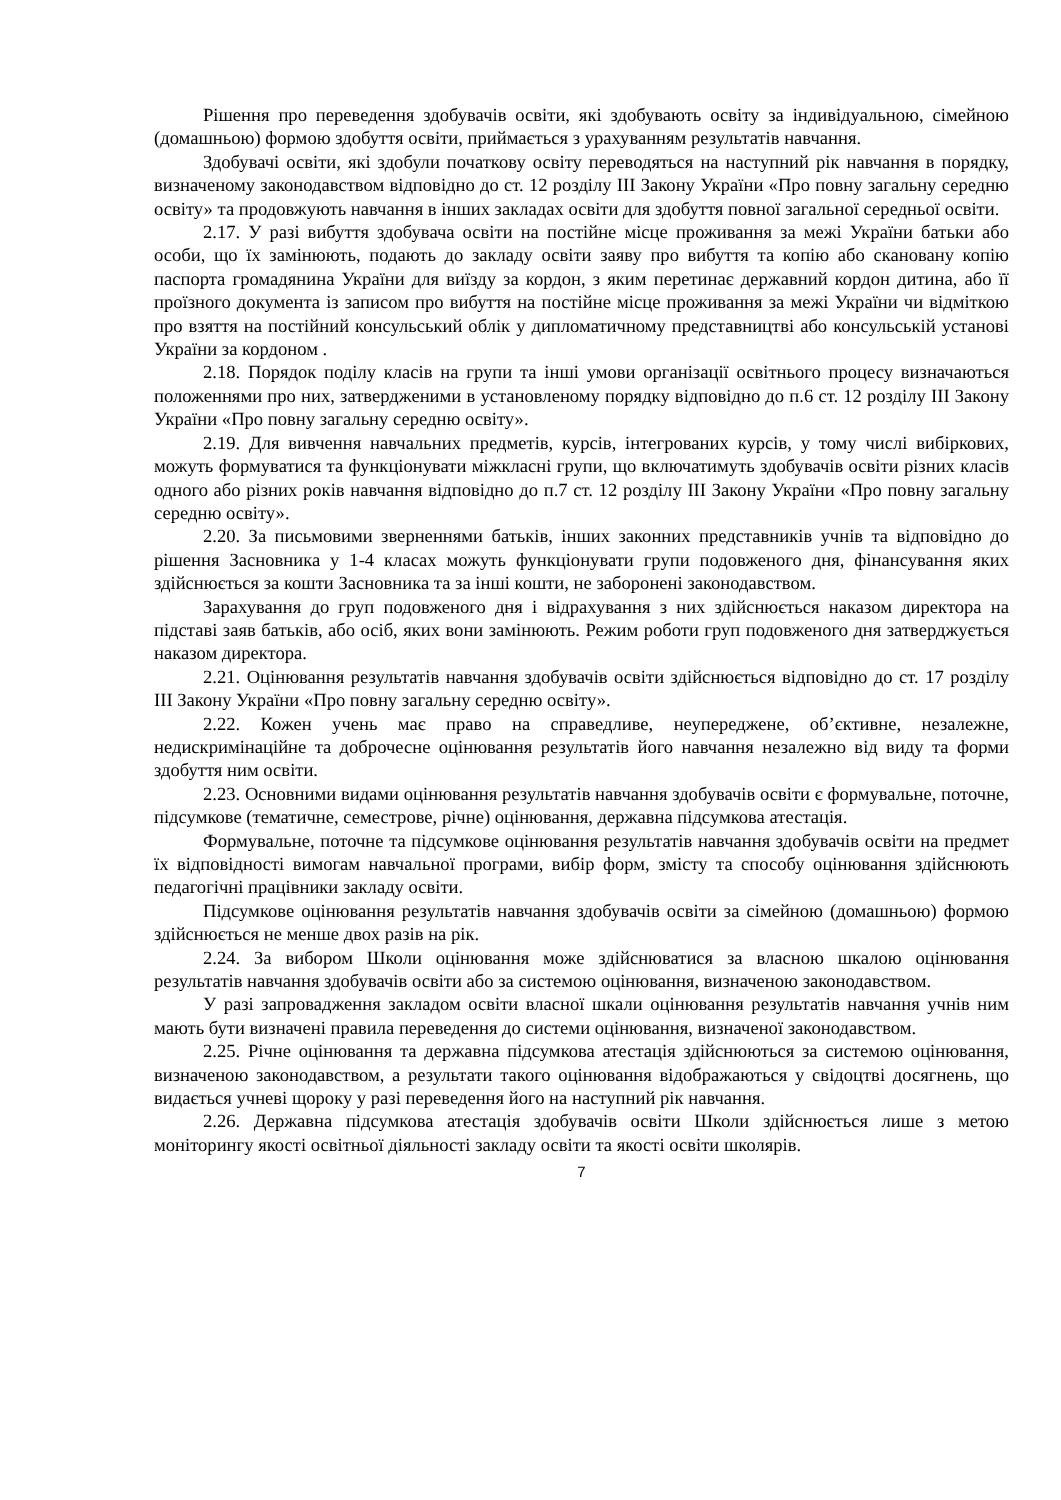Рішення про переведення здобувачів освіти, які здобувають освіту за індивідуальною, сімейною (домашньою) формою здобуття освіти, приймається з урахуванням результатів навчання.
Здобувачі освіти, які здобули початкову освіту переводяться на наступний рік навчання в порядку, визначеному законодавством відповідно до ст. 12 розділу III Закону України «Про повну загальну середню освіту» та продовжують навчання в інших закладах освіти для здобуття повної загальної середньої освіти.
2.17. У разі вибуття здобувача освіти на постійне місце проживання за межі України батьки або особи, що їх замінюють, подають до закладу освіти заяву про вибуття та копію або скановану копію паспорта громадянина України для виїзду за кордон, з яким перетинає державний кордон дитина, або її проїзного документа із записом про вибуття на постійне місце проживання за межі України чи відміткою про взяття на постійний консульський облік у дипломатичному представництві або консульській установі України за кордоном .
2.18. Порядок поділу класів на групи та інші умови організації освітнього процесу визначаються положеннями про них, затвердженими в установленому порядку відповідно до п.6 ст. 12 розділу III Закону України «Про повну загальну середню освіту».
2.19. Для вивчення навчальних предметів, курсів, інтегрованих курсів, у тому числі вибіркових, можуть формуватися та функціонувати міжкласні групи, що включатимуть здобувачів освіти різних класів одного або різних років навчання відповідно до п.7 ст. 12 розділу III Закону України «Про повну загальну середню освіту».
2.20. За письмовими зверненнями батьків, інших законних представників учнів та відповідно до рішення Засновника у 1-4 класах можуть функціонувати групи подовженого дня, фінансування яких здійснюється за кошти Засновника та за інші кошти, не заборонені законодавством.
Зарахування до груп подовженого дня і відрахування з них здійснюється наказом директора на підставі заяв батьків, або осіб, яких вони замінюють. Режим роботи груп подовженого дня затверджується наказом директора.
2.21. Оцінювання результатів навчання здобувачів освіти здійснюється відповідно до ст. 17 розділу III Закону України «Про повну загальну середню освіту».
2.22. Кожен учень має право на справедливе, неупереджене, об’єктивне, незалежне, недискримінаційне та доброчесне оцінювання результатів його навчання незалежно від виду та форми здобуття ним освіти.
2.23. Основними видами оцінювання результатів навчання здобувачів освіти є формувальне, поточне, підсумкове (тематичне, семестрове, річне) оцінювання, державна підсумкова атестація.
Формувальне, поточне та підсумкове оцінювання результатів навчання здобувачів освіти на предмет їх відповідності вимогам навчальної програми, вибір форм, змісту та способу оцінювання здійснюють педагогічні працівники закладу освіти.
Підсумкове оцінювання результатів навчання здобувачів освіти за сімейною (домашньою) формою здійснюється не менше двох разів на рік.
2.24. За вибором Школи оцінювання може здійснюватися за власною шкалою оцінювання результатів навчання здобувачів освіти або за системою оцінювання, визначеною законодавством.
У разі запровадження закладом освіти власної шкали оцінювання результатів навчання учнів ним мають бути визначені правила переведення до системи оцінювання, визначеної законодавством.
2.25. Річне оцінювання та державна підсумкова атестація здійснюються за системою оцінювання, визначеною законодавством, а результати такого оцінювання відображаються у свідоцтві досягнень, що видається учневі щороку у разі переведення його на наступний рік навчання.
2.26. Державна підсумкова атестація здобувачів освіти Школи здійснюється лише з метою моніторингу якості освітньої діяльності закладу освіти та якості освіти школярів.
7